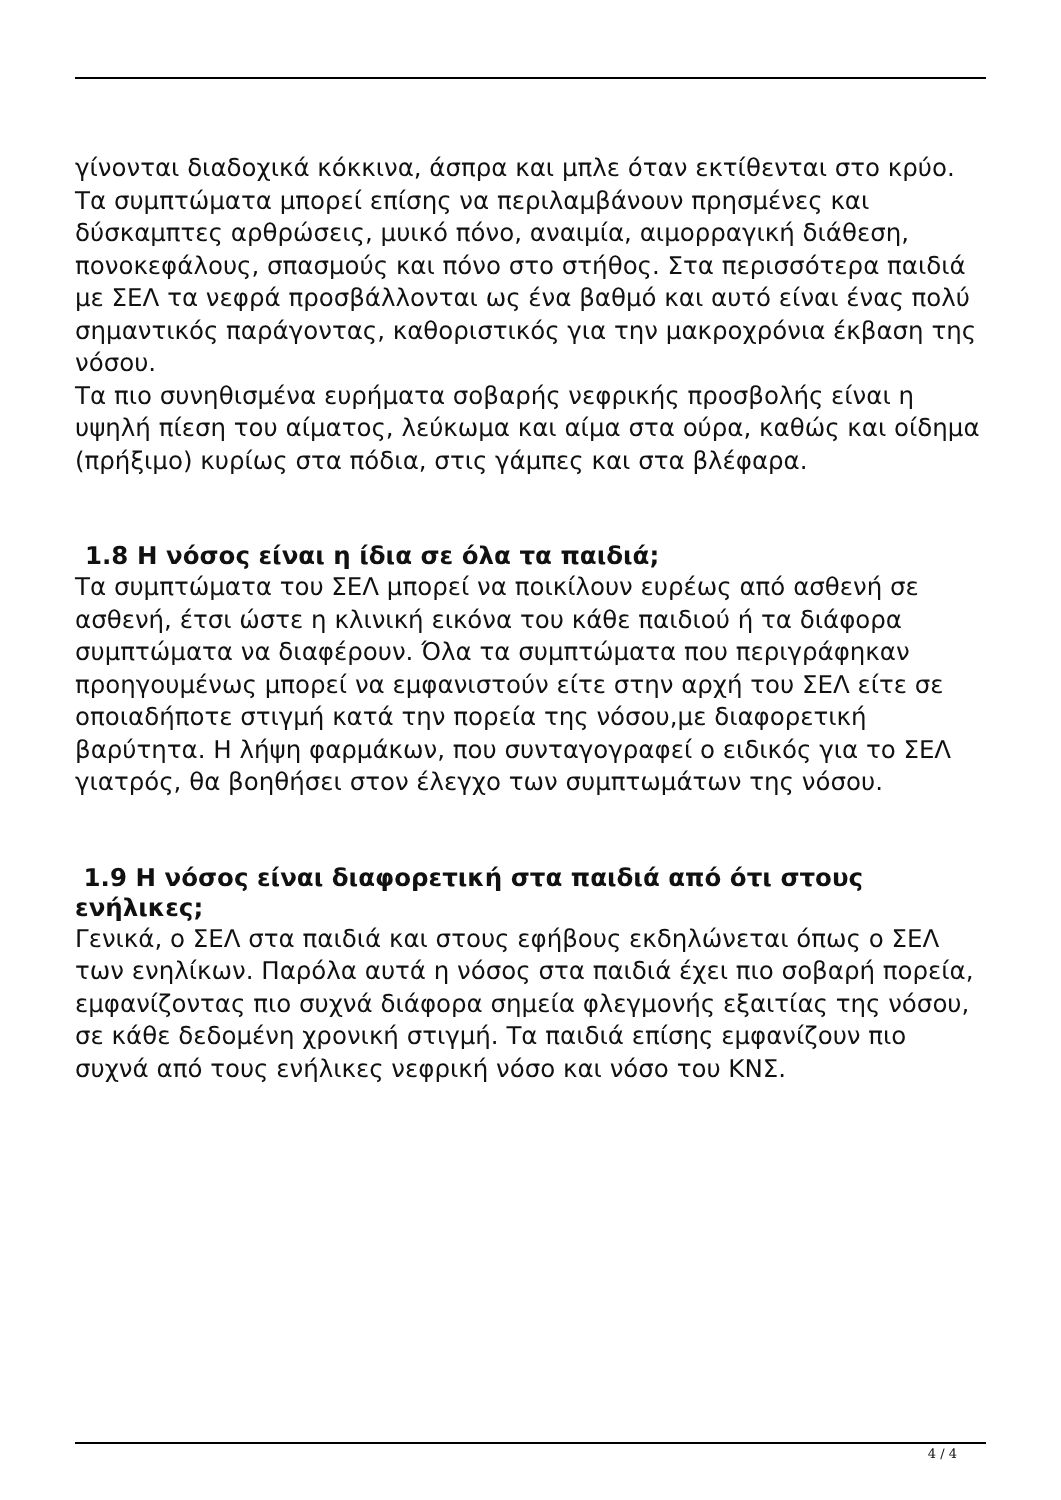γίνονται διαδοχικά κόκκινα, άσπρα και μπλε όταν εκτίθενται στο κρύο. Τα συμπτώματα μπορεί επίσης να περιλαμβάνουν πρησμένες και δύσκαμπτες αρθρώσεις, μυικό πόνο, αναιμία, αιμορραγική διάθεση, πονοκεφάλους, σπασμούς και πόνο στο στήθος. Στα περισσότερα παιδιά με ΣΕΛ τα νεφρά προσβάλλονται ως ένα βαθμό και αυτό είναι ένας πολύ σημαντικός παράγοντας, καθοριστικός για την μακροχρόνια έκβαση της νόσου.
Τα πιο συνηθισμένα ευρήματα σοβαρής νεφρικής προσβολής είναι η υψηλή πίεση του αίματος, λεύκωμα και αίμα στα ούρα, καθώς και οίδημα (πρήξιμο) κυρίως στα πόδια, στις γάμπες και στα βλέφαρα.
1.8 Η νόσος είναι η ίδια σε όλα τα παιδιά;
Τα συμπτώματα του ΣΕΛ μπορεί να ποικίλουν ευρέως από ασθενή σε ασθενή, έτσι ώστε η κλινική εικόνα του κάθε παιδιού ή τα διάφορα συμπτώματα να διαφέρουν. Όλα τα συμπτώματα που περιγράφηκαν προηγουμένως μπορεί να εμφανιστούν είτε στην αρχή του ΣΕΛ είτε σε οποιαδήποτε στιγμή κατά την πορεία της νόσου,με διαφορετική βαρύτητα. Η λήψη φαρμάκων, που συνταγογραφεί ο ειδικός για το ΣΕΛ γιατρός, θα βοηθήσει στον έλεγχο των συμπτωμάτων της νόσου.
1.9 Η νόσος είναι διαφορετική στα παιδιά από ότι στους ενήλικες;
Γενικά, ο ΣΕΛ στα παιδιά και στους εφήβους εκδηλώνεται όπως ο ΣΕΛ των ενηλίκων. Παρόλα αυτά η νόσος στα παιδιά έχει πιο σοβαρή πορεία, εμφανίζοντας πιο συχνά διάφορα σημεία φλεγμονής εξαιτίας της νόσου, σε κάθε δεδομένη χρονική στιγμή. Τα παιδιά επίσης εμφανίζουν πιο συχνά από τους ενήλικες νεφρική νόσο και νόσο του ΚΝΣ.
4 / 4